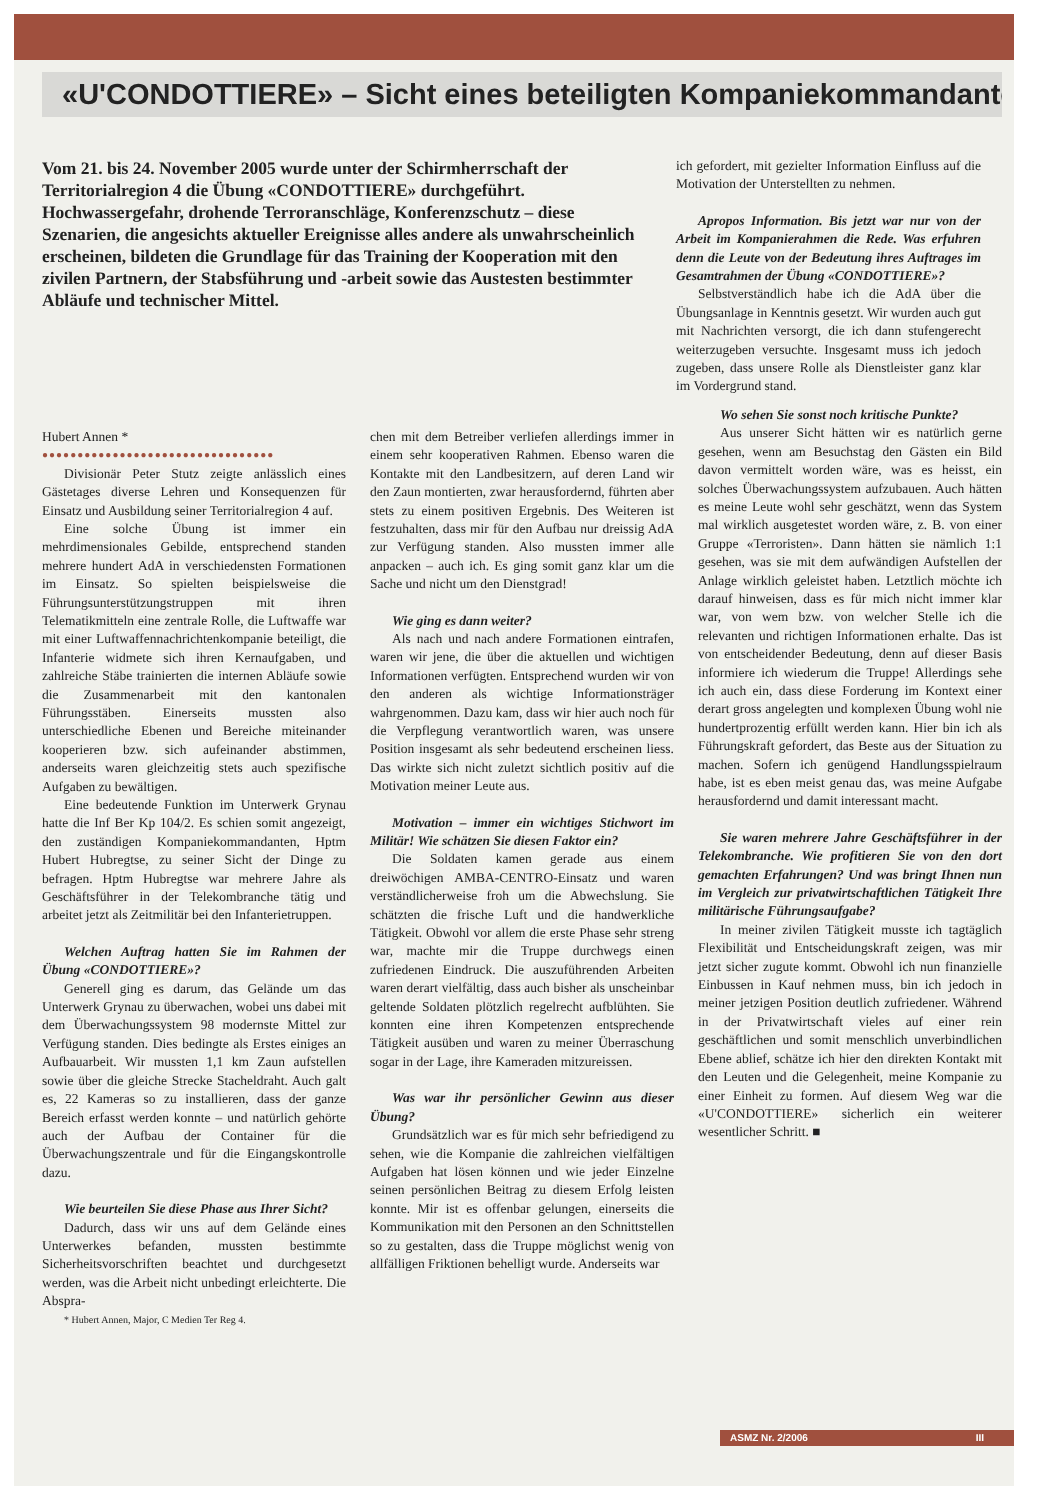«U'CONDOTTIERE» – Sicht eines beteiligten Kompaniekommandanten
Vom 21. bis 24. November 2005 wurde unter der Schirmherrschaft der Territorialregion 4 die Übung «CONDOTTIERE» durchgeführt. Hochwassergefahr, drohende Terroranschläge, Konferenzschutz – diese Szenarien, die angesichts aktueller Ereignisse alles andere als unwahrscheinlich erscheinen, bildeten die Grundlage für das Training der Kooperation mit den zivilen Partnern, der Stabsführung und -arbeit sowie das Austesten bestimmter Abläufe und technischer Mittel.
ich gefordert, mit gezielter Information Einfluss auf die Motivation der Unterstellten zu nehmen.
Apropos Information. Bis jetzt war nur von der Arbeit im Kompanierahmen die Rede. Was erfuhren denn die Leute von der Bedeutung ihres Auftrages im Gesamtrahmen der Übung «CONDOTTIERE»?
Selbstverständlich habe ich die AdA über die Übungsanlage in Kenntnis gesetzt. Wir wurden auch gut mit Nachrichten versorgt, die ich dann stufengerecht weiterzugeben versuchte. Insgesamt muss ich jedoch zugeben, dass unsere Rolle als Dienstleister ganz klar im Vordergrund stand.
Hubert Annen *
●●●●●●●●●●●●●●●●●●●●●●●●●●●●●●●●●
Divisionär Peter Stutz zeigte anlässlich eines Gästetages diverse Lehren und Konsequenzen für Einsatz und Ausbildung seiner Territorialregion 4 auf.
Eine solche Übung ist immer ein mehrdimensionales Gebilde, entsprechend standen mehrere hundert AdA in verschiedensten Formationen im Einsatz. So spielten beispielsweise die Führungsunterstützungstruppen mit ihren Telematikmitteln eine zentrale Rolle, die Luftwaffe war mit einer Luftwaffennachrichtenkompanie beteiligt, die Infanterie widmete sich ihren Kernaufgaben, und zahlreiche Stäbe trainierten die internen Abläufe sowie die Zusammenarbeit mit den kantonalen Führungsstäben. Einerseits mussten also unterschiedliche Ebenen und Bereiche miteinander kooperieren bzw. sich aufeinander abstimmen, anderseits waren gleichzeitig stets auch spezifische Aufgaben zu bewältigen.
Eine bedeutende Funktion im Unterwerk Grynau hatte die Inf Ber Kp 104/2. Es schien somit angezeigt, den zuständigen Kompaniekommandanten, Hptm Hubert Hubregtse, zu seiner Sicht der Dinge zu befragen. Hptm Hubregtse war mehrere Jahre als Geschäftsführer in der Telekombranche tätig und arbeitet jetzt als Zeitmilitär bei den Infanterietruppen.
Welchen Auftrag hatten Sie im Rahmen der Übung «CONDOTTIERE»?
Generell ging es darum, das Gelände um das Unterwerk Grynau zu überwachen, wobei uns dabei mit dem Überwachungssystem 98 modernste Mittel zur Verfügung standen. Dies bedingte als Erstes einiges an Aufbauarbeit. Wir mussten 1,1 km Zaun aufstellen sowie über die gleiche Strecke Stacheldraht. Auch galt es, 22 Kameras so zu installieren, dass der ganze Bereich erfasst werden konnte – und natürlich gehörte auch der Aufbau der Container für die Überwachungszentrale und für die Eingangskontrolle dazu.
Wie beurteilen Sie diese Phase aus Ihrer Sicht?
Dadurch, dass wir uns auf dem Gelände eines Unterwerkes befanden, mussten bestimmte Sicherheitsvorschriften beachtet und durchgesetzt werden, was die Arbeit nicht unbedingt erleichterte. Die Abspra-
* Hubert Annen, Major, C Medien Ter Reg 4.
chen mit dem Betreiber verliefen allerdings immer in einem sehr kooperativen Rahmen. Ebenso waren die Kontakte mit den Landbesitzern, auf deren Land wir den Zaun montierten, zwar herausfordernd, führten aber stets zu einem positiven Ergebnis. Des Weiteren ist festzuhalten, dass mir für den Aufbau nur dreissig AdA zur Verfügung standen. Also mussten immer alle anpacken – auch ich. Es ging somit ganz klar um die Sache und nicht um den Dienstgrad!
Wie ging es dann weiter?
Als nach und nach andere Formationen eintrafen, waren wir jene, die über die aktuellen und wichtigen Informationen verfügten. Entsprechend wurden wir von den anderen als wichtige Informationsträger wahrgenommen. Dazu kam, dass wir hier auch noch für die Verpflegung verantwortlich waren, was unsere Position insgesamt als sehr bedeutend erscheinen liess. Das wirkte sich nicht zuletzt sichtlich positiv auf die Motivation meiner Leute aus.
Motivation – immer ein wichtiges Stichwort im Militär! Wie schätzen Sie diesen Faktor ein?
Die Soldaten kamen gerade aus einem dreiwöchigen AMBA-CENTRO-Einsatz und waren verständlicherweise froh um die Abwechslung. Sie schätzten die frische Luft und die handwerkliche Tätigkeit. Obwohl vor allem die erste Phase sehr streng war, machte mir die Truppe durchwegs einen zufriedenen Eindruck. Die auszuführenden Arbeiten waren derart vielfältig, dass auch bisher als unscheinbar geltende Soldaten plötzlich regelrecht aufblühten. Sie konnten eine ihren Kompetenzen entsprechende Tätigkeit ausüben und waren zu meiner Überraschung sogar in der Lage, ihre Kameraden mitzureissen.
Was war ihr persönlicher Gewinn aus dieser Übung?
Grundsätzlich war es für mich sehr befriedigend zu sehen, wie die Kompanie die zahlreichen vielfältigen Aufgaben hat lösen können und wie jeder Einzelne seinen persönlichen Beitrag zu diesem Erfolg leisten konnte. Mir ist es offenbar gelungen, einerseits die Kommunikation mit den Personen an den Schnittstellen so zu gestalten, dass die Truppe möglichst wenig von allfälligen Friktionen behelligt wurde. Anderseits war
Wo sehen Sie sonst noch kritische Punkte?
Aus unserer Sicht hätten wir es natürlich gerne gesehen, wenn am Besuchstag den Gästen ein Bild davon vermittelt worden wäre, was es heisst, ein solches Überwachungssystem aufzubauen. Auch hätten es meine Leute wohl sehr geschätzt, wenn das System mal wirklich ausgetestet worden wäre, z. B. von einer Gruppe «Terroristen». Dann hätten sie nämlich 1:1 gesehen, was sie mit dem aufwändigen Aufstellen der Anlage wirklich geleistet haben. Letztlich möchte ich darauf hinweisen, dass es für mich nicht immer klar war, von wem bzw. von welcher Stelle ich die relevanten und richtigen Informationen erhalte. Das ist von entscheidender Bedeutung, denn auf dieser Basis informiere ich wiederum die Truppe! Allerdings sehe ich auch ein, dass diese Forderung im Kontext einer derart gross angelegten und komplexen Übung wohl nie hundertprozentig erfüllt werden kann. Hier bin ich als Führungskraft gefordert, das Beste aus der Situation zu machen. Sofern ich genügend Handlungsspielraum habe, ist es eben meist genau das, was meine Aufgabe herausfordernd und damit interessant macht.
Sie waren mehrere Jahre Geschäftsführer in der Telekombranche. Wie profitieren Sie von den dort gemachten Erfahrungen? Und was bringt Ihnen nun im Vergleich zur privatwirtschaftlichen Tätigkeit Ihre militärische Führungsaufgabe?
In meiner zivilen Tätigkeit musste ich tagtäglich Flexibilität und Entscheidungskraft zeigen, was mir jetzt sicher zugute kommt. Obwohl ich nun finanzielle Einbussen in Kauf nehmen muss, bin ich jedoch in meiner jetzigen Position deutlich zufriedener. Während in der Privatwirtschaft vieles auf einer rein geschäftlichen und somit menschlich unverbindlichen Ebene ablief, schätze ich hier den direkten Kontakt mit den Leuten und die Gelegenheit, meine Kompanie zu einer Einheit zu formen. Auf diesem Weg war die «U'CONDOTTIERE» sicherlich ein weiterer wesentlicher Schritt. ■
ASMZ Nr. 2/2006 III